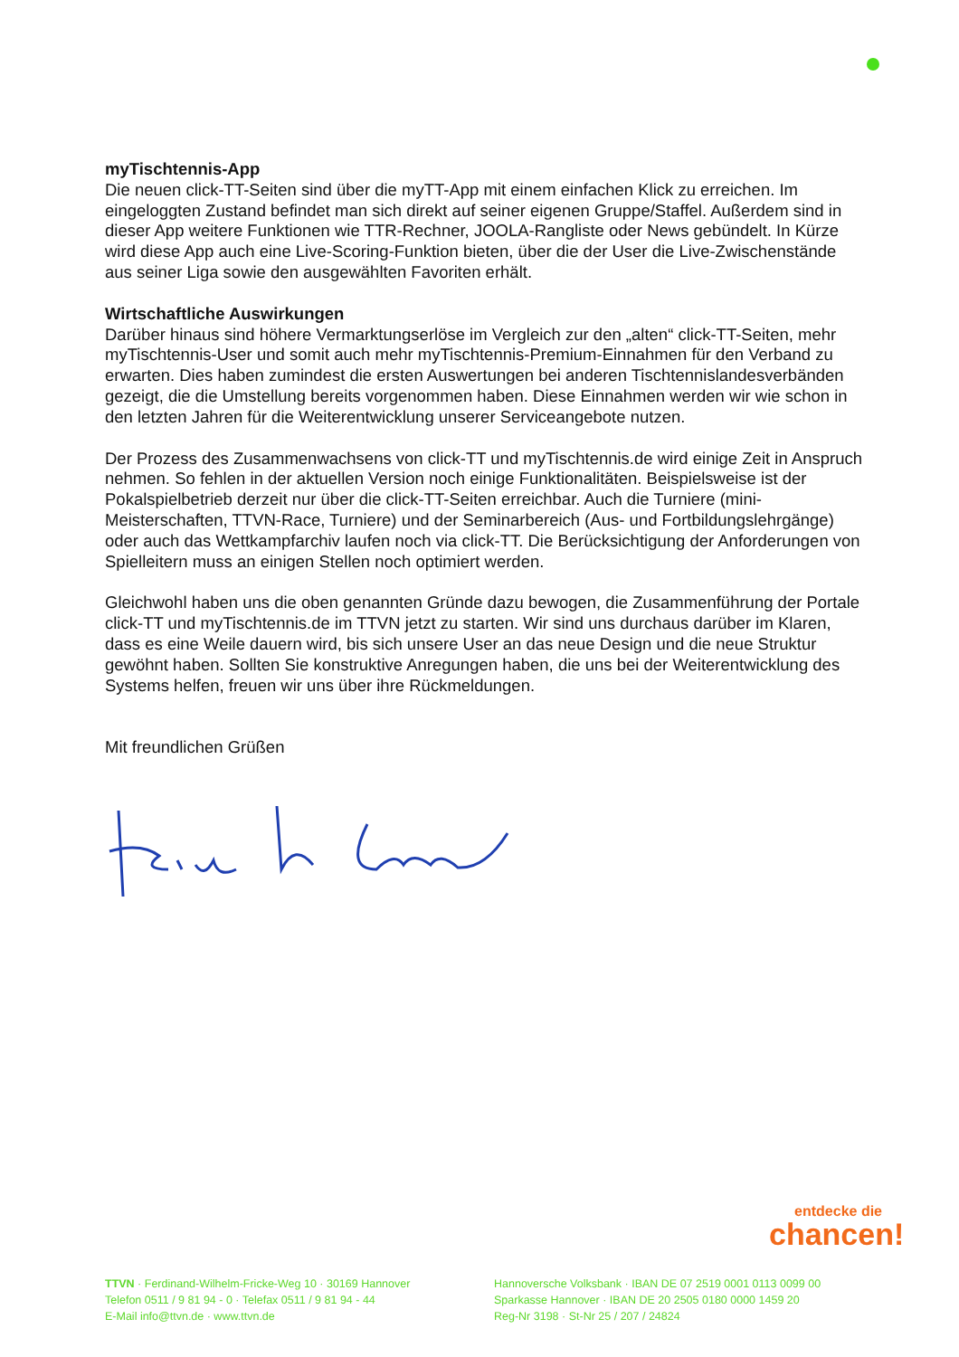myTischtennis-App
Die neuen click-TT-Seiten sind über die myTT-App mit einem einfachen Klick zu erreichen. Im eingeloggten Zustand befindet man sich direkt auf seiner eigenen Gruppe/Staffel. Außerdem sind in dieser App weitere Funktionen wie TTR-Rechner, JOOLA-Rangliste oder News gebün­delt. In Kürze wird diese App auch eine Live-Scoring-Funktion bieten, über die der User die Live-Zwischenstände aus seiner Liga sowie den ausgewählten Favoriten erhält.
Wirtschaftliche Auswirkungen
Darüber hinaus sind höhere Vermarktungserlöse im Vergleich zur den „alten“ click-TT-Seiten, mehr myTischtennis-User und somit auch mehr myTischtennis-Premium-Einnahmen für den Verband zu erwarten. Dies haben zumindest die ersten Auswertungen bei anderen Tischtennis­landesverbänden gezeigt, die die Umstellung bereits vorgenommen haben. Diese Einnahmen werden wir wie schon in den letzten Jahren für die Weiterentwicklung unserer Serviceangebote nutzen.
Der Prozess des Zusammenwachsens von click-TT und myTischtennis.de wird einige Zeit in Anspruch nehmen. So fehlen in der aktuellen Version noch einige Funktionalitäten. Beispiels­weise ist der Pokalspielbetrieb derzeit nur über die click-TT-Seiten erreichbar. Auch die Turnie­re (mini-Meisterschaften, TTVN-Race, Turniere) und der Seminarbereich (Aus- und Fortbil­dungslehrgänge) oder auch das Wettkampfarchiv laufen noch via click-TT. Die Berücksichti­gung der Anforderungen von Spielleitern muss an einigen Stellen noch optimiert werden.
Gleichwohl haben uns die oben genannten Gründe dazu bewogen, die Zusammenführung der Portale click-TT und myTischtennis.de im TTVN jetzt zu starten. Wir sind uns durchaus darüber im Klaren, dass es eine Weile dauern wird, bis sich unsere User an das neue Design und die neue Struktur gewöhnt haben. Sollten Sie konstruktive Anregungen haben, die uns bei der Weiterentwicklung des Systems helfen, freuen wir uns über ihre Rückmeldungen.
Mit freundlichen Grüßen
entdecke die
chancen!
TTVN · Ferdinand-Wilhelm-Fricke-Weg 10 · 30169 Hannover
Telefon 0511 / 9 81 94 - 0 · Telefax 0511 / 9 81 94 - 44
E-Mail info@ttvn.de · www.ttvn.de
Hannoversche Volksbank · IBAN DE 07 2519 0001 0113 0099 00
Sparkasse Hannover · IBAN DE 20 2505 0180 0000 1459 20
Reg-Nr 3198 · St-Nr 25 / 207 / 24824